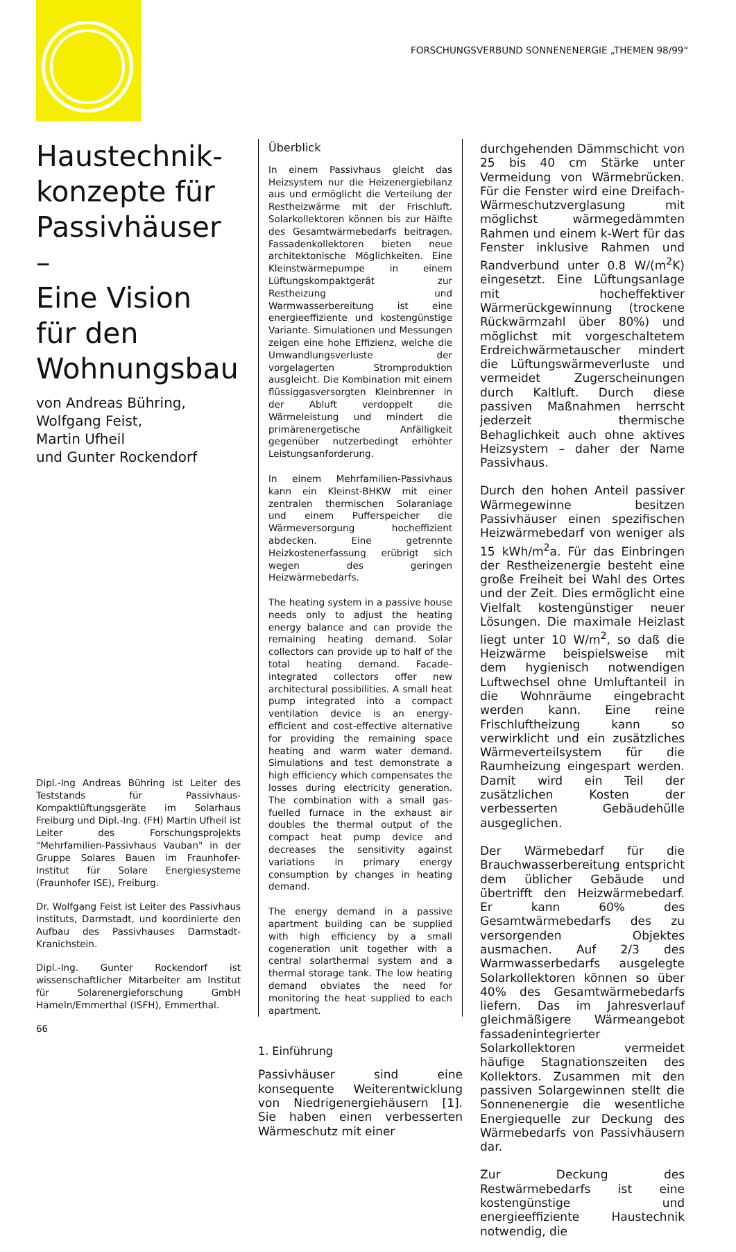FORSCHUNGSVERBUND SONNENENERGIE „THEMEN 98/99“
Haustechnik-
konzepte für
Passivhäuser –
Eine Vision
für den
Wohnungsbau
von Andreas Bühring,
Wolfgang Feist,
Martin Ufheil
und Gunter Rockendorf
Dipl.-Ing Andreas Bühring ist Leiter des Teststands für Passivhaus-Kompaktlüftungsgeräte im Solarhaus Freiburg und Dipl.-Ing. (FH) Martin Ufheil ist Leiter des Forschungsprojekts "Mehrfamilien-Passivhaus Vauban" in der Gruppe Solares Bauen im Fraunhofer-Institut für Solare Energiesysteme (Fraunhofer ISE), Freiburg.
Dr. Wolfgang Feist ist Leiter des Passivhaus Instituts, Darmstadt, und koordinierte den Aufbau des Passivhauses Darmstadt-Kranichstein.
Dipl.-Ing. Gunter Rockendorf ist wissenschaftlicher Mitarbeiter am Institut für Solarenergieforschung GmbH Hameln/Emmerthal (ISFH), Emmerthal.
66
Überblick
In einem Passivhaus gleicht das Heizsystem nur die Heizenergiebilanz aus und ermöglicht die Verteilung der Restheizwärme mit der Frischluft. Solarkollektoren können bis zur Hälfte des Gesamtwärmebedarfs beitragen. Fassadenkollektoren bieten neue architektonische Möglichkeiten. Eine Kleinstwärmepumpe in einem Lüftungskompaktgerät zur Restheizung und Warmwasserbereitung ist eine energieeffiziente und kostengünstige Variante. Simulationen und Messungen zeigen eine hohe Effizienz, welche die Umwandlungsverluste der vorgelagerten Stromproduktion ausgleicht. Die Kombination mit einem flüssiggasversorgten Kleinbrenner in der Abluft verdoppelt die Wärmeleistung und mindert die primärenergetische Anfälligkeit gegenüber nutzerbedingt erhöhter Leistungsanforderung.
In einem Mehrfamilien-Passivhaus kann ein Kleinst-BHKW mit einer zentralen thermischen Solaranlage und einem Pufferspeicher die Wärmeversorgung hocheffizient abdecken. Eine getrennte Heizkostenerfassung erübrigt sich wegen des geringen Heizwärmebedarfs.
The heating system in a passive house needs only to adjust the heating energy balance and can provide the remaining heating demand. Solar collectors can provide up to half of the total heating demand. Facade-integrated collectors offer new architectural possibilities. A small heat pump integrated into a compact ventilation device is an energy-efficient and cost-effective alternative for providing the remaining space heating and warm water demand. Simulations and test demonstrate a high efficiency which compensates the losses during electricity generation. The combination with a small gas-fuelled furnace in the exhaust air doubles the thermal output of the compact heat pump device and decreases the sensitivity against variations in primary energy consumption by changes in heating demand.
The energy demand in a passive apartment building can be supplied with high efficiency by a small cogeneration unit together with a central solarthermal system and a thermal storage tank. The low heating demand obviates the need for monitoring the heat supplied to each apartment.
1. Einführung
Passivhäuser sind eine konsequente Weiterentwicklung von Niedrigenergiehäusern [1]. Sie haben einen verbesserten Wärmeschutz mit einer
durchgehenden Dämmschicht von 25 bis 40 cm Stärke unter Vermeidung von Wärmebrücken. Für die Fenster wird eine Dreifach-Wärmeschutzverglasung mit möglichst wärmegedämmten Rahmen und einem k-Wert für das Fenster inklusive Rahmen und Randverbund unter 0.8 W/(m<sup>2</sup>K) eingesetzt. Eine Lüftungsanlage mit hocheffektiver Wärmerückgewinnung (trockene Rückwärmzahl über 80%) und möglichst mit vorgeschaltetem Erdreichwärmetauscher mindert die Lüftungswärmeverluste und vermeidet Zugerscheinungen durch Kaltluft. Durch diese passiven Maßnahmen herrscht jederzeit thermische Behaglichkeit auch ohne aktives Heizsystem – daher der Name Passivhaus.
Durch den hohen Anteil passiver Wärmegewinne besitzen Passivhäuser einen spezifischen Heizwärmebedarf von weniger als 15 kWh/m<sup>2</sup>a. Für das Einbringen der Restheizenergie besteht eine große Freiheit bei Wahl des Ortes und der Zeit. Dies ermöglicht eine Vielfalt kostengünstiger neuer Lösungen. Die maximale Heizlast liegt unter 10 W/m<sup>2</sup>, so daß die Heizwärme beispielsweise mit dem hygienisch notwendigen Luftwechsel ohne Umluftanteil in die Wohnräume eingebracht werden kann. Eine reine Frischluftheizung kann so verwirklicht und ein zusätzliches Wärmeverteilsystem für die Raumheizung eingespart werden. Damit wird ein Teil der zusätzlichen Kosten der verbesserten Gebäudehülle ausgeglichen.
Der Wärmebedarf für die Brauchwasserbereitung entspricht dem üblicher Gebäude und übertrifft den Heizwärmebedarf. Er kann 60% des Gesamtwärmebedarfs des zu versorgenden Objektes ausmachen. Auf 2/3 des Warmwasserbedarfs ausgelegte Solarkollektoren können so über 40% des Gesamtwärmebedarfs liefern. Das im Jahresverlauf gleichmäßigere Wärmeangebot fassadenintegrierter Solarkollektoren vermeidet häufige Stagnationszeiten des Kollektors. Zusammen mit den passiven Solargewinnen stellt die Sonnenenergie die wesentliche Energiequelle zur Deckung des Wärmebedarfs von Passivhäusern dar.
Zur Deckung des Restwärmebedarfs ist eine kostengünstige und energieeffiziente Haustechnik notwendig, die